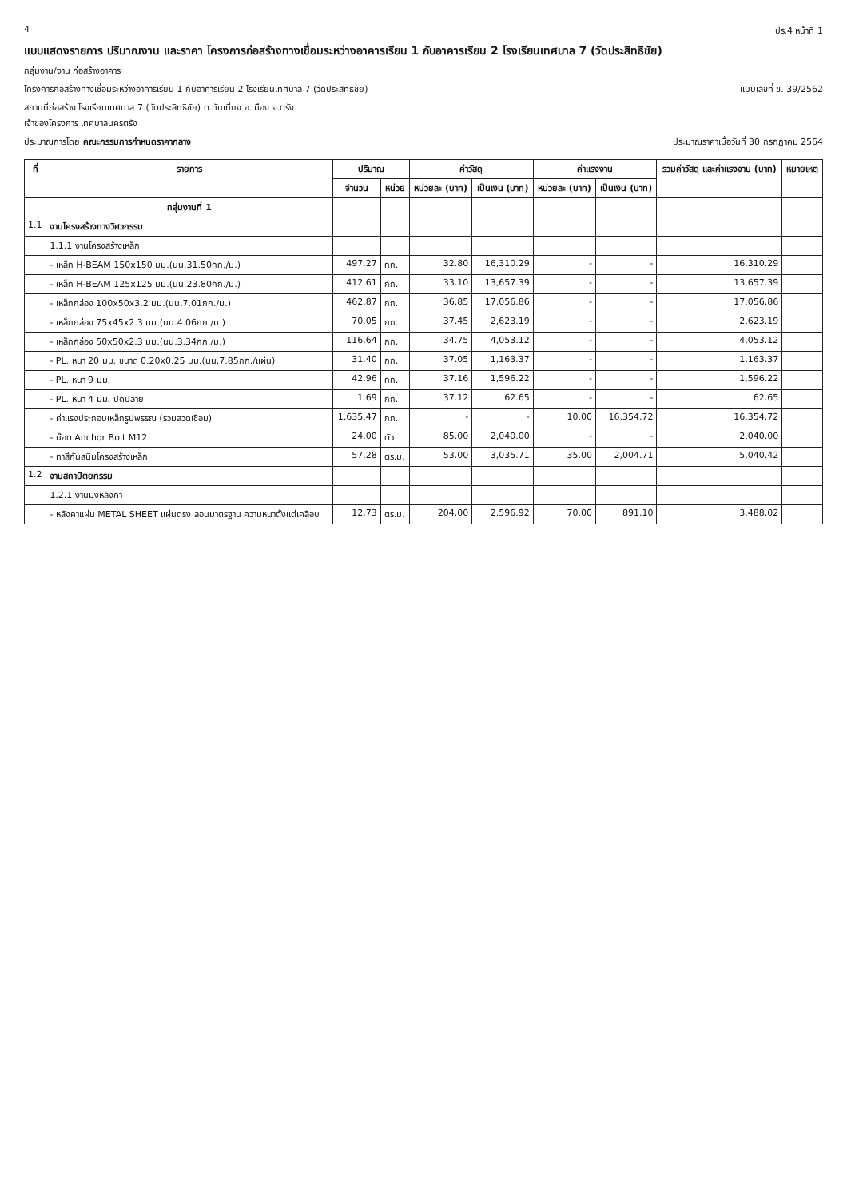4 ปร.4 หน้าที่ 1
แบบแสดงรายการ ปริมาณงาน และราคา โครงการก่อสร้างทางเชื่อมระหว่างอาคารเรียน 1 กับอาคารเรียน 2 โรงเรียนเทศบาล 7 (วัดประสิทธิชัย)
กลุ่มงาน/งาน ก่อสร้างอาคาร
โครงการก่อสร้างทางเชื่อมระหว่างอาคารเรียน 1 กับอาคารเรียน 2 โรงเรียนเทศบาล 7 (วัดประสิทธิชัย)
แบบเลขที่ ข. 39/2562
สถานที่ก่อสร้าง โรงเรียนเทศบาล 7 (วัดประสิทธิชัย) ต.ทับเที่ยง อ.เมือง จ.ตรัง
เจ้าของโครงการ เทศบาลนครตรัง
ประมาณการโดย คณะกรรมการกำหนดราคากลาง
ประมาณราคาเมื่อวันที่ 30 กรกฎาคม 2564
| ที่ | รายการ | ปริมาณ | | ค่าวัสดุ | | ค่าแรงงาน | | รวมค่าวัสดุ และค่าแรงงาน (บาท) | หมายเหตุ |
| --- | --- | --- | --- | --- | --- | --- | --- | --- | --- |
| | | จำนวน | หน่วย | หน่วยละ (บาท) | เป็นเงิน (บาท) | หน่วยละ (บาท) | เป็นเงิน (บาท) | | |
| | กลุ่มงานที่ 1 | | | | | | | | |
| 1.1 | งานโครงสร้างทางวิศวกรรม | | | | | | | | |
| | 1.1.1 งานโครงสร้างเหล็ก | | | | | | | | |
| | - เหล็ก H-BEAM 150x150 มม.(นน.31.50กก./ม.) | 497.27 | กก. | 32.80 | 16,310.29 | - | - | 16,310.29 | |
| | - เหล็ก H-BEAM 125x125 มม.(นน.23.80กก./ม.) | 412.61 | กก. | 33.10 | 13,657.39 | - | - | 13,657.39 | |
| | - เหล็กกล่อง 100x50x3.2 มม.(นน.7.01กก./ม.) | 462.87 | กก. | 36.85 | 17,056.86 | - | - | 17,056.86 | |
| | - เหล็กกล่อง 75x45x2.3 มม.(นน.4.06กก./ม.) | 70.05 | กก. | 37.45 | 2,623.19 | - | - | 2,623.19 | |
| | - เหล็กกล่อง 50x50x2.3 มม.(นน.3.34กก./ม.) | 116.64 | กก. | 34.75 | 4,053.12 | - | - | 4,053.12 | |
| | - PL. หนา 20 มม. ขนาด 0.20x0.25 มม.(นน.7.85กก./แผ่น) | 31.40 | กก. | 37.05 | 1,163.37 | - | - | 1,163.37 | |
| | - PL. หนา 9 มม. | 42.96 | กก. | 37.16 | 1,596.22 | - | - | 1,596.22 | |
| | - PL. หนา 4 มม. ปิดปลาย | 1.69 | กก. | 37.12 | 62.65 | - | - | 62.65 | |
| | - ค่าแรงประกอบเหล็กรูปพรรณ (รวมลวดเชื่อม) | 1,635.47 | กก. | - | - | 10.00 | 16,354.72 | 16,354.72 | |
| | - น๊อต Anchor Bolt M12 | 24.00 | ตัว | 85.00 | 2,040.00 | - | - | 2,040.00 | |
| | - ทาสีกันสนิมโครงสร้างเหล็ก | 57.28 | ตร.ม. | 53.00 | 3,035.71 | 35.00 | 2,004.71 | 5,040.42 | |
| 1.2 | งานสถาปัตยกรรม | | | | | | | | |
| | 1.2.1 งานมุงหลังคา | | | | | | | | |
| | - หลังคาแผ่น METAL SHEET แผ่นตรง ลอนมาตรฐาน ความหนาตั้งแต่เคลือบ | 12.73 | ตร.ม. | 204.00 | 2,596.92 | 70.00 | 891.10 | 3,488.02 | |